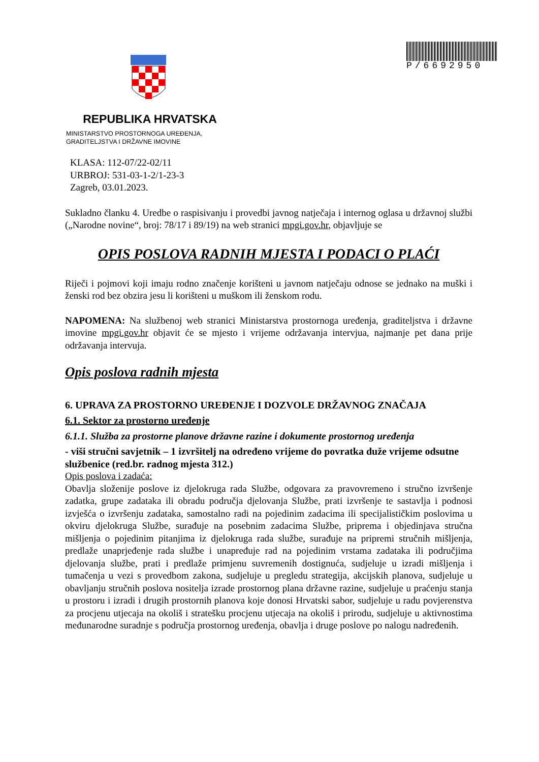P/6692950
REPUBLIKA HRVATSKA
MINISTARSTVO PROSTORNOGA UREĐENJA,
GRADITELJSTVA I DRŽAVNE IMOVINE
KLASA: 112-07/22-02/11
URBROJ: 531-03-1-2/1-23-3
Zagreb, 03.01.2023.
Sukladno članku 4. Uredbe o raspisivanju i provedbi javnog natječaja i internog oglasa u državnoj službi („Narodne novine“, broj: 78/17 i 89/19) na web stranici mpgi.gov.hr, objavljuje se
OPIS POSLOVA RADNIH MJESTA I PODACI O PLAĆI
Riječi i pojmovi koji imaju rodno značenje korišteni u javnom natječaju odnose se jednako na muški i ženski rod bez obzira jesu li korišteni u muškom ili ženskom rodu.
NAPOMENA: Na službenoj web stranici Ministarstva prostornoga uređenja, graditeljstva i državne imovine mpgi.gov.hr objavit će se mjesto i vrijeme održavanja intervjua, najmanje pet dana prije održavanja intervuja.
Opis poslova radnih mjesta
6. UPRAVA ZA PROSTORNO UREĐENJE I DOZVOLE DRŽAVNOG ZNAČAJA
6.1. Sektor za prostorno uređenje
6.1.1. Služba za prostorne planove državne razine i dokumente prostornog uređenja
- viši stručni savjetnik – 1 izvršitelj na određeno vrijeme do povratka duže vrijeme odsutne službenice (red.br. radnog mjesta 312.)
Opis poslova i zadaća:
Obavlja složenije poslove iz djelokruga rada Službe, odgovara za pravovremeno i stručno izvršenje zadatka, grupe zadataka ili obradu područja djelovanja Službe, prati izvršenje te sastavlja i podnosi izvješća o izvršenju zadataka, samostalno radi na pojedinim zadacima ili specijalističkim poslovima u okviru djelokruga Službe, surađuje na posebnim zadacima Službe, priprema i objedinjava stručna mišljenja o pojedinim pitanjima iz djelokruga rada službe, surađuje na pripremi stručnih mišljenja, predlaže unaprjeđenje rada službe i unapređuje rad na pojedinim vrstama zadataka ili područjima djelovanja službe, prati i predlaže primjenu suvremenih dostignuća, sudjeluje u izradi mišljenja i tumačenja u vezi s provedbom zakona, sudjeluje u pregledu strategija, akcijskih planova, sudjeluje u obavljanju stručnih poslova nositelja izrade prostornog plana državne razine, sudjeluje u praćenju stanja u prostoru i izradi i drugih prostornih planova koje donosi Hrvatski sabor, sudjeluje u radu povjerenstva za procjenu utjecaja na okoliš i stratešku procjenu utjecaja na okoliš i prirodu, sudjeluje u aktivnostima međunarodne suradnje s područja prostornog uređenja, obavlja i druge poslove po nalogu nadređenih.